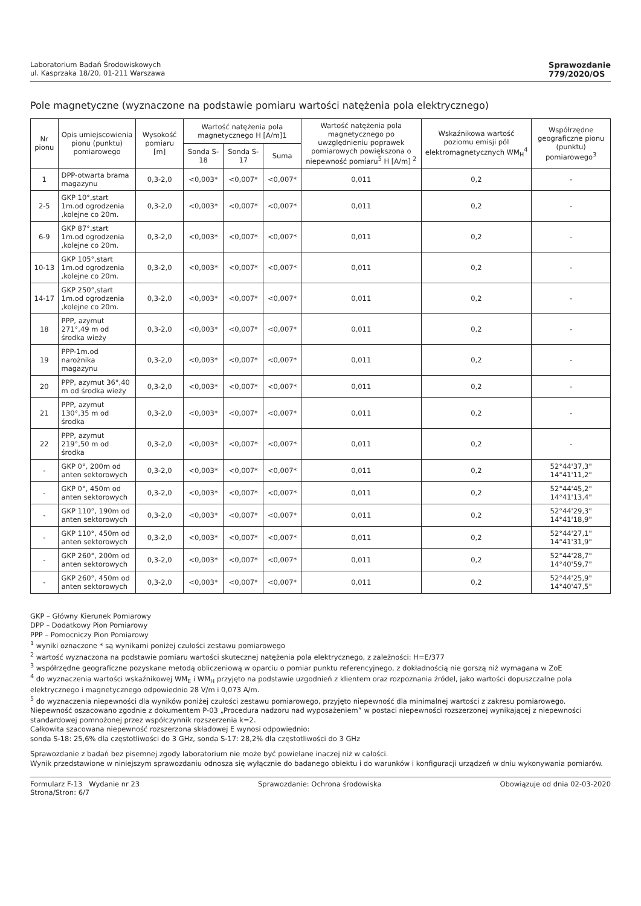Laboratorium Badań Środowiskowych
ul. Kasprzaka 18/20, 01-211 Warszawa
Sprawozdanie
779/2020/OS
Pole magnetyczne (wyznaczone na podstawie pomiaru wartości natężenia pola elektrycznego)
| Nr pionu | Opis umiejscowienia pionu (punktu) pomiarowego | Wysokość pomiaru [m] | Wartość natężenia pola magnetycznego H [A/m]1 | | | Wartość natężenia pola magnetycznego po uwzględnieniu poprawek pomiarowych powiększona o niepewność pomiaru<sup>5</sup> H [A/m] <sup>2</sup> | Wskaźnikowa wartość poziomu emisji pól elektromagnetycznych WM<sub>H</sub><sup>4</sup> | Współrzędne geograficzne pionu (punktu) pomiarowego<sup>3</sup> |
| --- | --- | --- | --- | --- | --- | --- | --- | --- |
| | | | Sonda S-18 | Sonda S-17 | Suma | | | |
| 1 | DPP-otwarta brama magazynu | 0,3-2,0 | <0,003* | <0,007* | <0,007* | 0,011 | 0,2 | - |
| 2-5 | GKP 10°,start 1m.od ogrodzenia ,kolejne co 20m. | 0,3-2,0 | <0,003* | <0,007* | <0,007* | 0,011 | 0,2 | - |
| 6-9 | GKP 87°,start 1m.od ogrodzenia ,kolejne co 20m. | 0,3-2,0 | <0,003* | <0,007* | <0,007* | 0,011 | 0,2 | - |
| 10-13 | GKP 105°,start 1m.od ogrodzenia ,kolejne co 20m. | 0,3-2,0 | <0,003* | <0,007* | <0,007* | 0,011 | 0,2 | - |
| 14-17 | GKP 250°,start 1m.od ogrodzenia ,kolejne co 20m. | 0,3-2,0 | <0,003* | <0,007* | <0,007* | 0,011 | 0,2 | - |
| 18 | PPP, azymut 271°,49 m od środka wieży | 0,3-2,0 | <0,003* | <0,007* | <0,007* | 0,011 | 0,2 | - |
| 19 | PPP-1m.od narożnika magazynu | 0,3-2,0 | <0,003* | <0,007* | <0,007* | 0,011 | 0,2 | - |
| 20 | PPP, azymut 36°,40 m od środka wieży | 0,3-2,0 | <0,003* | <0,007* | <0,007* | 0,011 | 0,2 | - |
| 21 | PPP, azymut 130°,35 m od środka | 0,3-2,0 | <0,003* | <0,007* | <0,007* | 0,011 | 0,2 | - |
| 22 | PPP, azymut 219°,50 m od środka | 0,3-2,0 | <0,003* | <0,007* | <0,007* | 0,011 | 0,2 | - |
| - | GKP 0°, 200m od anten sektorowych | 0,3-2,0 | <0,003* | <0,007* | <0,007* | 0,011 | 0,2 | 52°44'37,3" 14°41'11,2" |
| - | GKP 0°, 450m od anten sektorowych | 0,3-2,0 | <0,003* | <0,007* | <0,007* | 0,011 | 0,2 | 52°44'45,2" 14°41'13,4" |
| - | GKP 110°, 190m od anten sektorowych | 0,3-2,0 | <0,003* | <0,007* | <0,007* | 0,011 | 0,2 | 52°44'29,3" 14°41'18,9" |
| - | GKP 110°, 450m od anten sektorowych | 0,3-2,0 | <0,003* | <0,007* | <0,007* | 0,011 | 0,2 | 52°44'27,1" 14°41'31,9" |
| - | GKP 260°, 200m od anten sektorowych | 0,3-2,0 | <0,003* | <0,007* | <0,007* | 0,011 | 0,2 | 52°44'28,7" 14°40'59,7" |
| - | GKP 260°, 450m od anten sektorowych | 0,3-2,0 | <0,003* | <0,007* | <0,007* | 0,011 | 0,2 | 52°44'25,9" 14°40'47,5" |
GKP – Główny Kierunek Pomiarowy
DPP – Dodatkowy Pion Pomiarowy
PPP – Pomocniczy Pion Pomiarowy
<sup>1</sup> wyniki oznaczone * są wynikami poniżej czułości zestawu pomiarowego
<sup>2</sup> wartość wyznaczona na podstawie pomiaru wartości skutecznej natężenia pola elektrycznego, z zależności: H=E/377
<sup>3</sup> współrzędne geograficzne pozyskane metodą obliczeniową w oparciu o pomiar punktu referencyjnego, z dokładnością nie gorszą niż wymagana w ZoE
<sup>4</sup> do wyznaczenia wartości wskaźnikowej WM<sub>E</sub> i WM<sub>H</sub> przyjęto na podstawie uzgodnień z klientem oraz rozpoznania źródeł, jako wartości dopuszczalne pola elektrycznego i magnetycznego odpowiednio 28 V/m i 0,073 A/m.
<sup>5</sup> do wyznaczenia niepewności dla wyników poniżej czułości zestawu pomiarowego, przyjęto niepewność dla minimalnej wartości z zakresu pomiarowego.
Niepewność oszacowano zgodnie z dokumentem P-03 „Procedura nadzoru nad wyposażeniem” w postaci niepewności rozszerzonej wynikającej z niepewności standardowej pomnożonej przez współczynnik rozszerzenia k=2.
Całkowita szacowana niepewność rozszerzona składowej E wynosi odpowiednio:
sonda S-18: 25,6% dla częstotliwości do 3 GHz, sonda S-17: 28,2% dla częstotliwości do 3 GHz
Sprawozdanie z badań bez pisemnej zgody laboratorium nie może być powielane inaczej niż w całości.
Wynik przedstawione w niniejszym sprawozdaniu odnosza się wyłącznie do badanego obiektu i do warunków i konfiguracji urządzeń w dniu wykonywania pomiarów.
Formularz F-13 Wydanie nr 23
Strona/Stron: 6/7
Sprawozdanie: Ochrona środowiska
Obowiązuje od dnia 02-03-2020